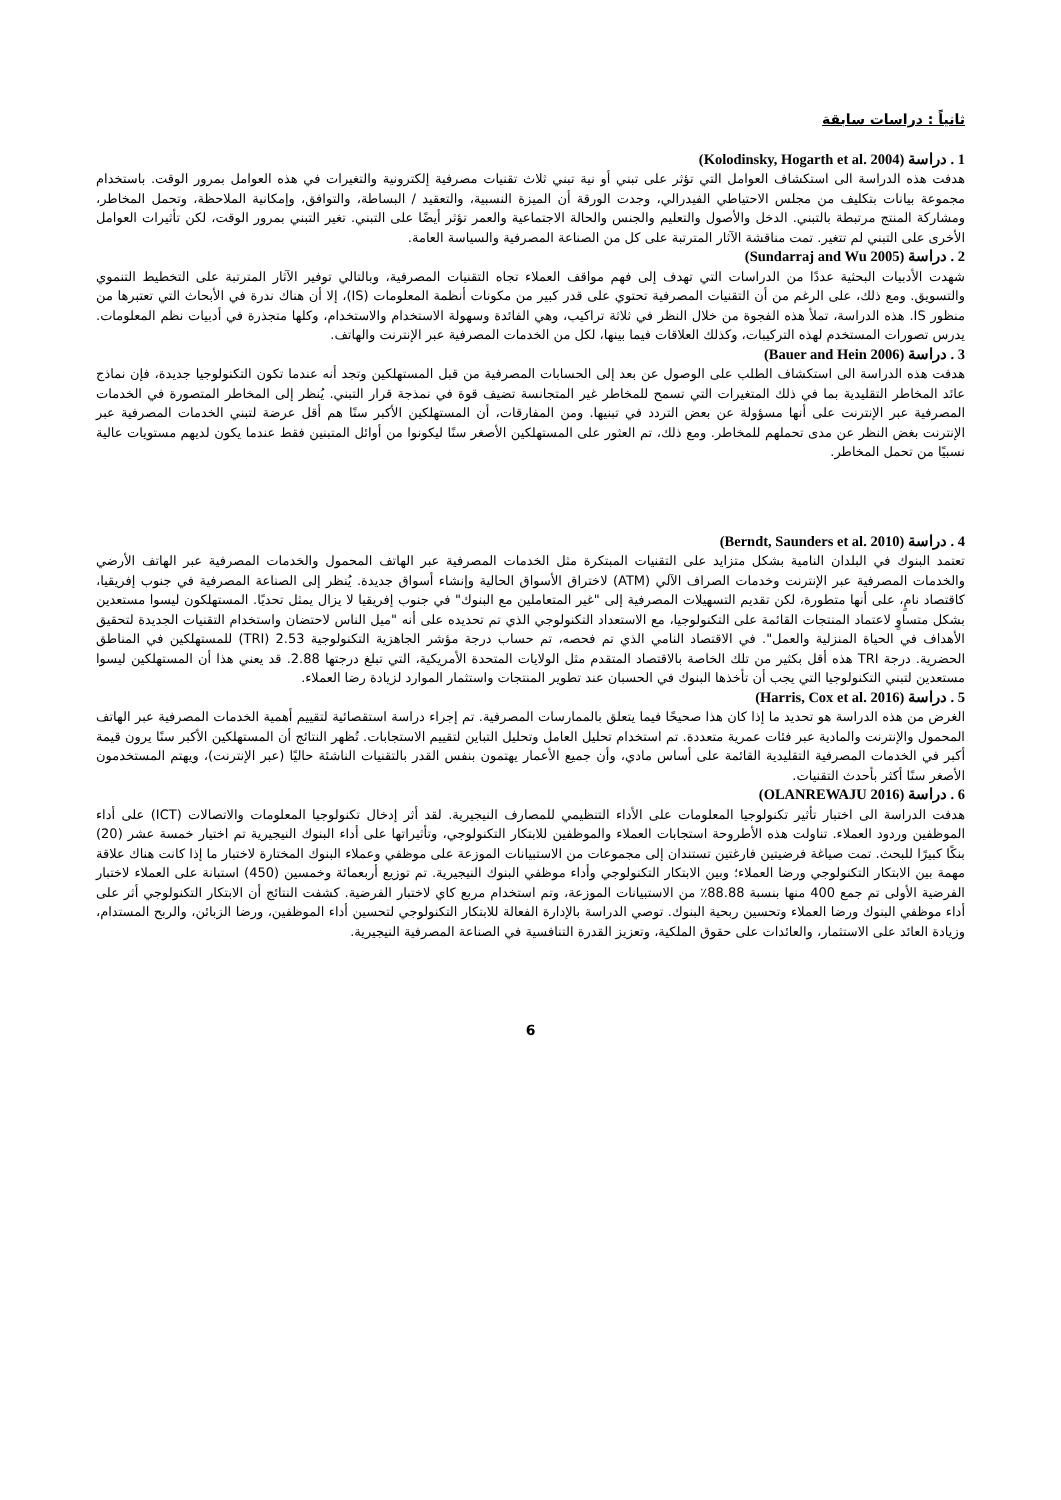ثانياً : دراسات سابقة
1 . دراسة (Kolodinsky, Hogarth et al. 2004)
هدفت هذه الدراسة الى استكشاف العوامل التي تؤثر على تبني أو نية تبني ثلاث تقنيات مصرفية إلكترونية والتغيرات في هذه العوامل بمرور الوقت. باستخدام مجموعة بيانات بتكليف من مجلس الاحتياطي الفيدرالي، وجدت الورقة أن الميزة النسبية، والتعقيد / البساطة، والتوافق، وإمكانية الملاحظة، وتحمل المخاطر، ومشاركة المنتج مرتبطة بالتبني. الدخل والأصول والتعليم والجنس والحالة الاجتماعية والعمر تؤثر أيضًا على التبني. تغير التبني بمرور الوقت، لكن تأثيرات العوامل الأخرى على التبني لم تتغير. تمت مناقشة الآثار المترتبة على كل من الصناعة المصرفية والسياسة العامة.
2 . دراسة (Sundarraj and Wu 2005)
شهدت الأدبيات البحثية عددًا من الدراسات التي تهدف إلى فهم مواقف العملاء تجاه التقنيات المصرفية، وبالتالي توفير الآثار المترتبة على التخطيط التنموي والتسويق. ومع ذلك، على الرغم من أن التقنيات المصرفية تحتوي على قدر كبير من مكونات أنظمة المعلومات (IS)، إلا أن هناك ندرة في الأبحاث التي تعتبرها من منظور IS. هذه الدراسة، تملأ هذه الفجوة من خلال النظر في ثلاثة تراكيب، وهي الفائدة وسهولة الاستخدام والاستخدام، وكلها متجذرة في أدبيات نظم المعلومات. يدرس تصورات المستخدم لهذه التركيبات، وكذلك العلاقات فيما بينها، لكل من الخدمات المصرفية عبر الإنترنت والهاتف.
3 . دراسة (Bauer and Hein 2006)
هدفت هذه الدراسة الى استكشاف الطلب على الوصول عن بعد إلى الحسابات المصرفية من قبل المستهلكين وتجد أنه عندما تكون التكنولوجيا جديدة، فإن نماذج عائد المخاطر التقليدية بما في ذلك المتغيرات التي تسمح للمخاطر غير المتجانسة تضيف قوة في نمذجة قرار التبني. يُنظر إلى المخاطر المتصورة في الخدمات المصرفية عبر الإنترنت على أنها مسؤولة عن بعض التردد في تبنيها. ومن المفارقات، أن المستهلكين الأكبر سنًا هم أقل عرضة لتبني الخدمات المصرفية عبر الإنترنت بغض النظر عن مدى تحملهم للمخاطر. ومع ذلك، تم العثور على المستهلكين الأصغر سنًا ليكونوا من أوائل المتبنين فقط عندما يكون لديهم مستويات عالية نسبيًا من تحمل المخاطر.
4 . دراسة (Berndt, Saunders et al. 2010)
تعتمد البنوك في البلدان النامية بشكل متزايد على التقنيات المبتكرة مثل الخدمات المصرفية عبر الهاتف المحمول والخدمات المصرفية عبر الهاتف الأرضي والخدمات المصرفية عبر الإنترنت وخدمات الصراف الآلي (ATM) لاختراق الأسواق الحالية وإنشاء أسواق جديدة. يُنظر إلى الصناعة المصرفية في جنوب إفريقيا، كاقتصاد نامٍ، على أنها متطورة، لكن تقديم التسهيلات المصرفية إلى "غير المتعاملين مع البنوك" في جنوب إفريقيا لا يزال يمثل تحديًا. المستهلكون ليسوا مستعدين بشكل متساوٍ لاعتماد المنتجات القائمة على التكنولوجيا، مع الاستعداد التكنولوجي الذي تم تحديده على أنه "ميل الناس لاحتضان واستخدام التقنيات الجديدة لتحقيق الأهداف في الحياة المنزلية والعمل". في الاقتصاد النامي الذي تم فحصه، تم حساب درجة مؤشر الجاهزية التكنولوجية 2.53 (TRI) للمستهلكين في المناطق الحضرية. درجة TRI هذه أقل بكثير من تلك الخاصة بالاقتصاد المتقدم مثل الولايات المتحدة الأمريكية، التي تبلغ درجتها 2.88. قد يعني هذا أن المستهلكين ليسوا مستعدين لتبني التكنولوجيا التي يجب أن تأخذها البنوك في الحسبان عند تطوير المنتجات واستثمار الموارد لزيادة رضا العملاء.
5 . دراسة (Harris, Cox et al. 2016)
الغرض من هذه الدراسة هو تحديد ما إذا كان هذا صحيحًا فيما يتعلق بالممارسات المصرفية. تم إجراء دراسة استقصائية لتقييم أهمية الخدمات المصرفية عبر الهاتف المحمول والإنترنت والمادية عبر فئات عمرية متعددة. تم استخدام تحليل العامل وتحليل التباين لتقييم الاستجابات. تُظهر النتائج أن المستهلكين الأكبر سنًا يرون قيمة أكبر في الخدمات المصرفية التقليدية القائمة على أساس مادي، وأن جميع الأعمار يهتمون بنفس القدر بالتقنيات الناشئة حاليًا (عبر الإنترنت)، ويهتم المستخدمون الأصغر سنًا أكثر بأحدث التقنيات.
6 . دراسة (OLANREWAJU 2016)
هدفت الدراسة الى اختبار تأثير تكنولوجيا المعلومات على الأداء التنظيمي للمصارف النيجيرية. لقد أثر إدخال تكنولوجيا المعلومات والاتصالات (ICT) على أداء الموظفين وردود العملاء. تناولت هذه الأطروحة استجابات العملاء والموظفين للابتكار التكنولوجي، وتأثيراتها على أداء البنوك النيجيرية تم اختيار خمسة عشر (20) بنكًا كبيرًا للبحث. تمت صياغة فرضيتين فارغتين تستندان إلى مجموعات من الاستبيانات الموزعة على موظفي وعملاء البنوك المختارة لاختبار ما إذا كانت هناك علاقة مهمة بين الابتكار التكنولوجي ورضا العملاء؛ وبين الابتكار التكنولوجي وأداء موظفي البنوك النيجيرية. تم توزيع أربعمائة وخمسين (450) استبانة على العملاء لاختبار الفرضية الأولى تم جمع 400 منها بنسبة 88.88٪ من الاستبيانات الموزعة، وتم استخدام مربع كاي لاختبار الفرضية. كشفت النتائج أن الابتكار التكنولوجي أثر على أداء موظفي البنوك ورضا العملاء وتحسين ربحية البنوك. توصي الدراسة بالإدارة الفعالة للابتكار التكنولوجي لتحسين أداء الموظفين، ورضا الزبائن، والربح المستدام، وزيادة العائد على الاستثمار، والعائدات على حقوق الملكية، وتعزيز القدرة التنافسية في الصناعة المصرفية النيجيرية.
6